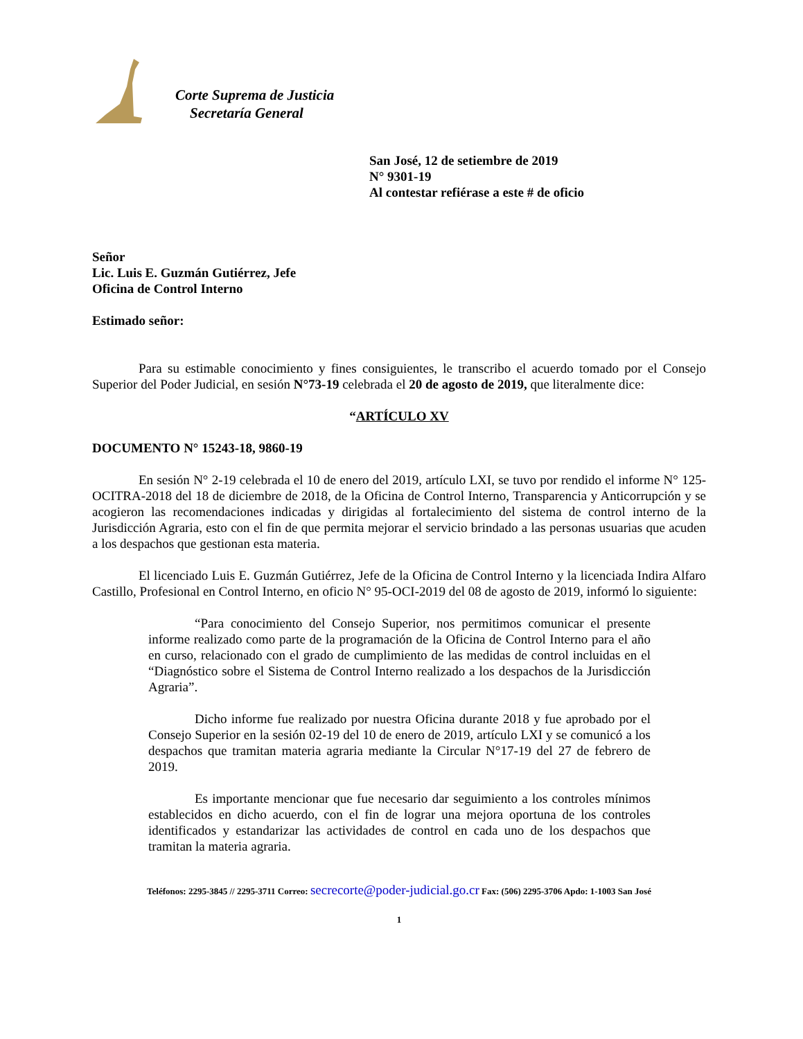Corte Suprema de Justicia
Secretaría General
San José, 12 de setiembre de 2019
N° 9301-19
Al contestar refiérase a este # de oficio
Señor
Lic. Luis E. Guzmán Gutiérrez, Jefe
Oficina de Control Interno
Estimado señor:
Para su estimable conocimiento y fines consiguientes, le transcribo el acuerdo tomado por el Consejo Superior del Poder Judicial, en sesión N°73-19 celebrada el 20 de agosto de 2019, que literalmente dice:
“ARTÍCULO XV
DOCUMENTO N° 15243-18, 9860-19
En sesión N° 2-19 celebrada el 10 de enero del 2019, artículo LXI, se tuvo por rendido el informe N° 125-OCITRA-2018 del 18 de diciembre de 2018, de la Oficina de Control Interno, Transparencia y Anticorrupción y se acogieron las recomendaciones indicadas y dirigidas al fortalecimiento del sistema de control interno de la Jurisdicción Agraria, esto con el fin de que permita mejorar el servicio brindado a las personas usuarias que acuden a los despachos que gestionan esta materia.
El licenciado Luis E. Guzmán Gutiérrez, Jefe de la Oficina de Control Interno y la licenciada Indira Alfaro Castillo, Profesional en Control Interno, en oficio N° 95-OCI-2019 del 08 de agosto de 2019, informó lo siguiente:
“Para conocimiento del Consejo Superior, nos permitimos comunicar el presente informe realizado como parte de la programación de la Oficina de Control Interno para el año en curso, relacionado con el grado de cumplimiento de las medidas de control incluidas en el “Diagnóstico sobre el Sistema de Control Interno realizado a los despachos de la Jurisdicción Agraria”.
Dicho informe fue realizado por nuestra Oficina durante 2018 y fue aprobado por el Consejo Superior en la sesión 02-19 del 10 de enero de 2019, artículo LXI y se comunicó a los despachos que tramitan materia agraria mediante la Circular N°17-19 del 27 de febrero de 2019.
Es importante mencionar que fue necesario dar seguimiento a los controles mínimos establecidos en dicho acuerdo, con el fin de lograr una mejora oportuna de los controles identificados y estandarizar las actividades de control en cada uno de los despachos que tramitan la materia agraria.
Teléfonos: 2295-3845 // 2295-3711 Correo: secrecorte@poder-judicial.go.cr Fax: (506) 2295-3706 Apdo: 1-1003 San José
1